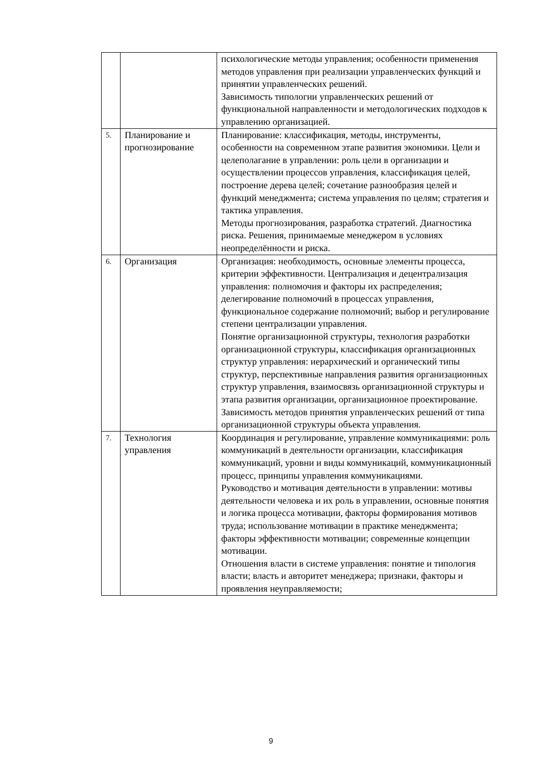| | | психологические методы управления; особенности применения методов управления при реализации управленческих функций и принятии управленческих решений. Зависимость типологии управленческих решений от функциональной направленности и методологических подходов к управлению организацией. |
| 5. | Планирование и прогнозирование | Планирование: классификация, методы, инструменты, особенности на современном этапе развития экономики. Цели и целеполагание в управлении: роль цели в организации и осуществлении процессов управления, классификация целей, построение дерева целей; сочетание разнообразия целей и функций менеджмента; система управления по целям; стратегия и тактика управления. Методы прогнозирования, разработка стратегий. Диагностика риска. Решения, принимаемые менеджером в условиях неопределённости и риска. |
| 6. | Организация | Организация: необходимость, основные элементы процесса, критерии эффективности. Централизация и децентрализация управления: полномочия и факторы их распределения; делегирование полномочий в процессах управления, функциональное содержание полномочий; выбор и регулирование степени централизации управления. Понятие организационной структуры, технология разработки организационной структуры, классификация организационных структур управления: иерархический и органический типы структур, перспективные направления развития организационных структур управления, взаимосвязь организационной структуры и этапа развития организации, организационное проектирование. Зависимость методов принятия управленческих решений от типа организационной структуры объекта управления. |
| 7. | Технология управления | Координация и регулирование, управление коммуникациями: роль коммуникаций в деятельности организации, классификация коммуникаций, уровни и виды коммуникаций, коммуникационный процесс, принципы управления коммуникациями. Руководство и мотивация деятельности в управлении: мотивы деятельности человека и их роль в управлении, основные понятия и логика процесса мотивации, факторы формирования мотивов труда; использование мотивации в практике менеджмента; факторы эффективности мотивации; современные концепции мотивации. Отношения власти в системе управления: понятие и типология власти; власть и авторитет менеджера; признаки, факторы и проявления неуправляемости; |
9